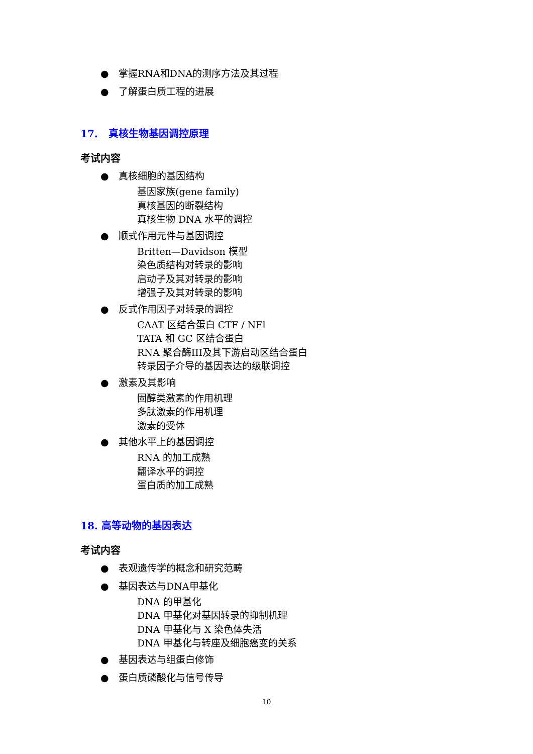● 掌握RNA和DNA的测序方法及其过程
● 了解蛋白质工程的进展
17. 真核生物基因调控原理
考试内容
● 真核细胞的基因结构
基因家族(gene family)
真核基因的断裂结构
真核生物 DNA 水平的调控
● 顺式作用元件与基因调控
Britten—Davidson 模型
染色质结构对转录的影响
启动子及其对转录的影响
增强子及其对转录的影响
● 反式作用因子对转录的调控
CAAT 区结合蛋白 CTF / NFl
TATA 和 GC 区结合蛋白
RNA 聚合酶III及其下游启动区结合蛋白
转录因子介导的基因表达的级联调控
● 激素及其影响
固醇类激素的作用机理
多肽激素的作用机理
激素的受体
● 其他水平上的基因调控
RNA 的加工成熟
翻译水平的调控
蛋白质的加工成熟
18. 高等动物的基因表达
考试内容
● 表观遗传学的概念和研究范畴
● 基因表达与DNA甲基化
DNA 的甲基化
DNA 甲基化对基因转录的抑制机理
DNA 甲基化与 X 染色体失活
DNA 甲基化与转座及细胞癌变的关系
● 基因表达与组蛋白修饰
● 蛋白质磷酸化与信号传导
10